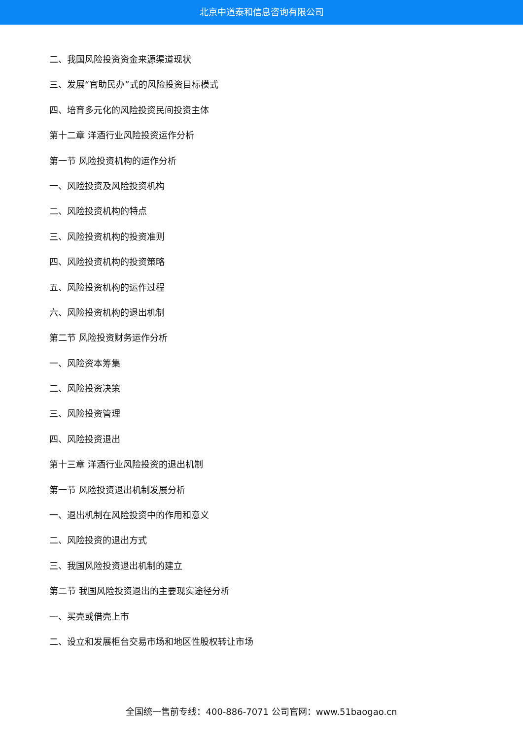北京中道泰和信息咨询有限公司
二、我国风险投资资金来源渠道现状
三、发展“官助民办”式的风险投资目标模式
四、培育多元化的风险投资民间投资主体
第十二章 洋酒行业风险投资运作分析
第一节 风险投资机构的运作分析
一、风险投资及风险投资机构
二、风险投资机构的特点
三、风险投资机构的投资准则
四、风险投资机构的投资策略
五、风险投资机构的运作过程
六、风险投资机构的退出机制
第二节 风险投资财务运作分析
一、风险资本筹集
二、风险投资决策
三、风险投资管理
四、风险投资退出
第十三章 洋酒行业风险投资的退出机制
第一节 风险投资退出机制发展分析
一、退出机制在风险投资中的作用和意义
二、风险投资的退出方式
三、我国风险投资退出机制的建立
第二节 我国风险投资退出的主要现实途径分析
一、买壳或借壳上市
二、设立和发展柜台交易市场和地区性股权转让市场
全国统一售前专线：400-886-7071 公司官网：www.51baogao.cn